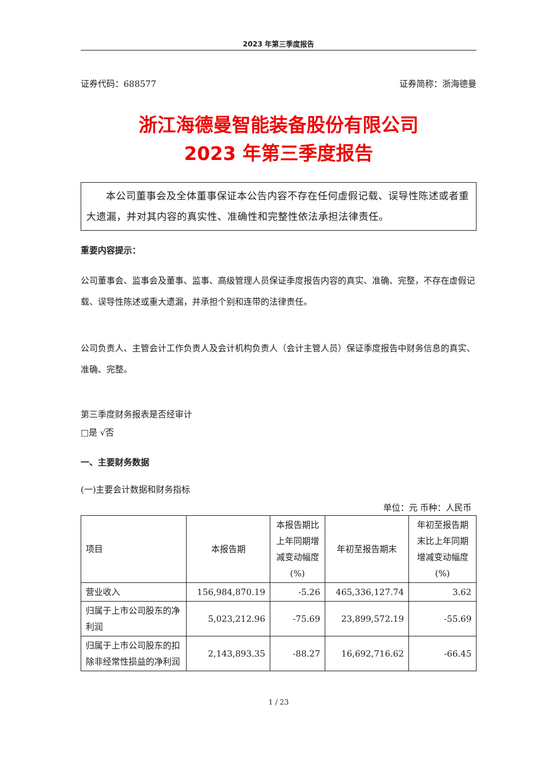2023 年第三季度报告
证券代码：688577 证券简称：浙海德曼
浙江海德曼智能装备股份有限公司
2023 年第三季度报告
本公司董事会及全体董事保证本公告内容不存在任何虚假记载、误导性陈述或者重大遗漏，并对其内容的真实性、准确性和完整性依法承担法律责任。
重要内容提示：
公司董事会、监事会及董事、监事、高级管理人员保证季度报告内容的真实、准确、完整，不存在虚假记载、误导性陈述或重大遗漏，并承担个别和连带的法律责任。
公司负责人、主管会计工作负责人及会计机构负责人（会计主管人员）保证季度报告中财务信息的真实、准确、完整。
第三季度财务报表是否经审计
□是 √否
一、主要财务数据
(一)主要会计数据和财务指标
单位：元 币种：人民币
| 项目 | 本报告期 | 本报告期比上年同期增减变动幅度(%) | 年初至报告期末 | 年初至报告期末比上年同期增减变动幅度(%) |
| --- | --- | --- | --- | --- |
| 营业收入 | 156,984,870.19 | -5.26 | 465,336,127.74 | 3.62 |
| 归属于上市公司股东的净利润 | 5,023,212.96 | -75.69 | 23,899,572.19 | -55.69 |
| 归属于上市公司股东的扣除非经常性损益的净利润 | 2,143,893.35 | -88.27 | 16,692,716.62 | -66.45 |
1 / 23